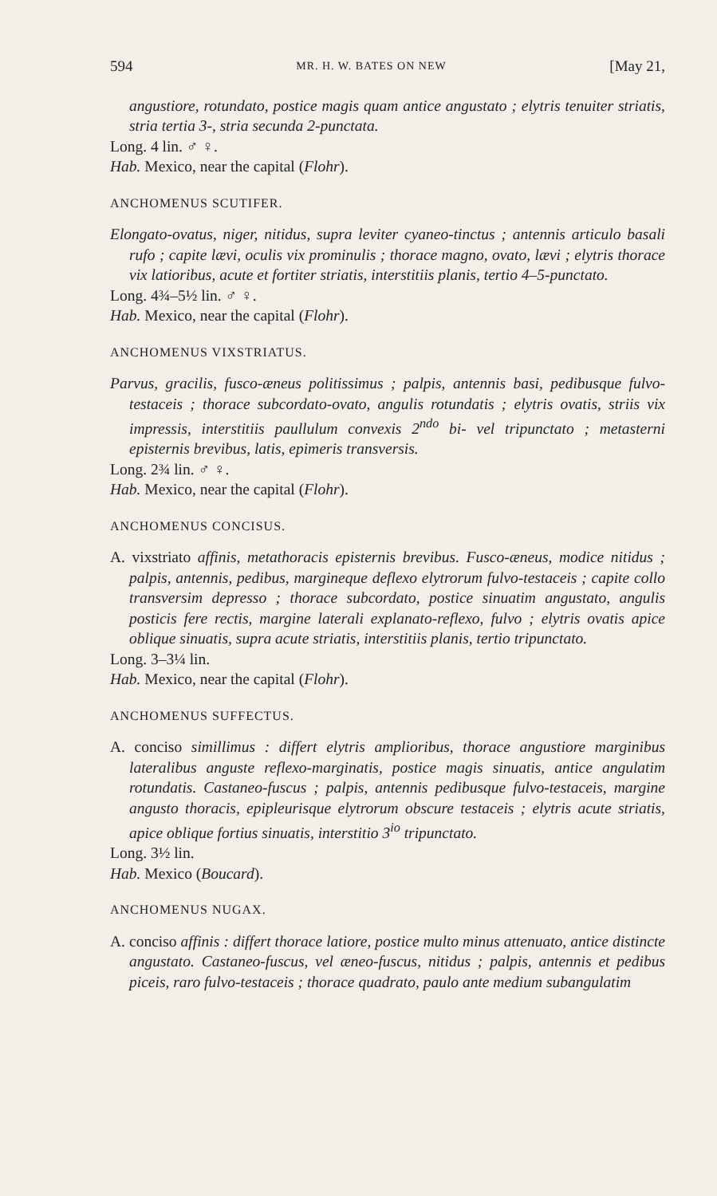594 MR. H. W. BATES ON NEW [May 21,
angustiore, rotundato, postice magis quam antice angustato ; elytris tenuiter striatis, stria tertia 3-, stria secunda 2-punctata.
Long. 4 lin. ♂ ♀.
Hab. Mexico, near the capital (Flohr).
ANCHOMENUS SCUTIFER.
Elongato-ovatus, niger, nitidus, supra leviter cyaneo-tinctus ; antennis articulo basali rufo ; capite lævi, oculis vix prominulis ; thorace magno, ovato, lævi ; elytris thorace vix latioribus, acute et fortiter striatis, interstitiis planis, tertio 4–5-punctato.
Long. 4¾–5½ lin. ♂ ♀.
Hab. Mexico, near the capital (Flohr).
ANCHOMENUS VIXSTRIATUS.
Parvus, gracilis, fusco-æneus politissimus ; palpis, antennis basi, pedibusque fulvo-testaceis ; thorace subcordato-ovato, angulis rotundatis ; elytris ovatis, striis vix impressis, interstitiis paullulum convexis 2<sup>ndo</sup> bi- vel tripunctato ; metasterni episternis brevibus, latis, epimeris transversis.
Long. 2¾ lin. ♂ ♀.
Hab. Mexico, near the capital (Flohr).
ANCHOMENUS CONCISUS.
A. vixstriato affinis, metathoracis episternis brevibus. Fusco-æneus, modice nitidus ; palpis, antennis, pedibus, margineque deflexo elytrorum fulvo-testaceis ; capite collo transversim depresso ; thorace subcordato, postice sinuatim angustato, angulis posticis fere rectis, margine laterali explanato-reflexo, fulvo ; elytris ovatis apice oblique sinuatis, supra acute striatis, interstitiis planis, tertio tripunctato.
Long. 3–3¼ lin.
Hab. Mexico, near the capital (Flohr).
ANCHOMENUS SUFFECTUS.
A. conciso simillimus : differt elytris amplioribus, thorace angustiore marginibus lateralibus anguste reflexo-marginatis, postice magis sinuatis, antice angulatim rotundatis. Castaneo-fuscus ; palpis, antennis pedibusque fulvo-testaceis, margine angusto thoracis, epipleurisque elytrorum obscure testaceis ; elytris acute striatis, apice oblique fortius sinuatis, interstitio 3<sup>io</sup> tripunctato.
Long. 3½ lin.
Hab. Mexico (Boucard).
ANCHOMENUS NUGAX.
A. conciso affinis : differt thorace latiore, postice multo minus attenuato, antice distincte angustato. Castaneo-fuscus, vel æneo-fuscus, nitidus ; palpis, antennis et pedibus piceis, raro fulvo-testaceis ; thorace quadrato, paulo ante medium subangulatim